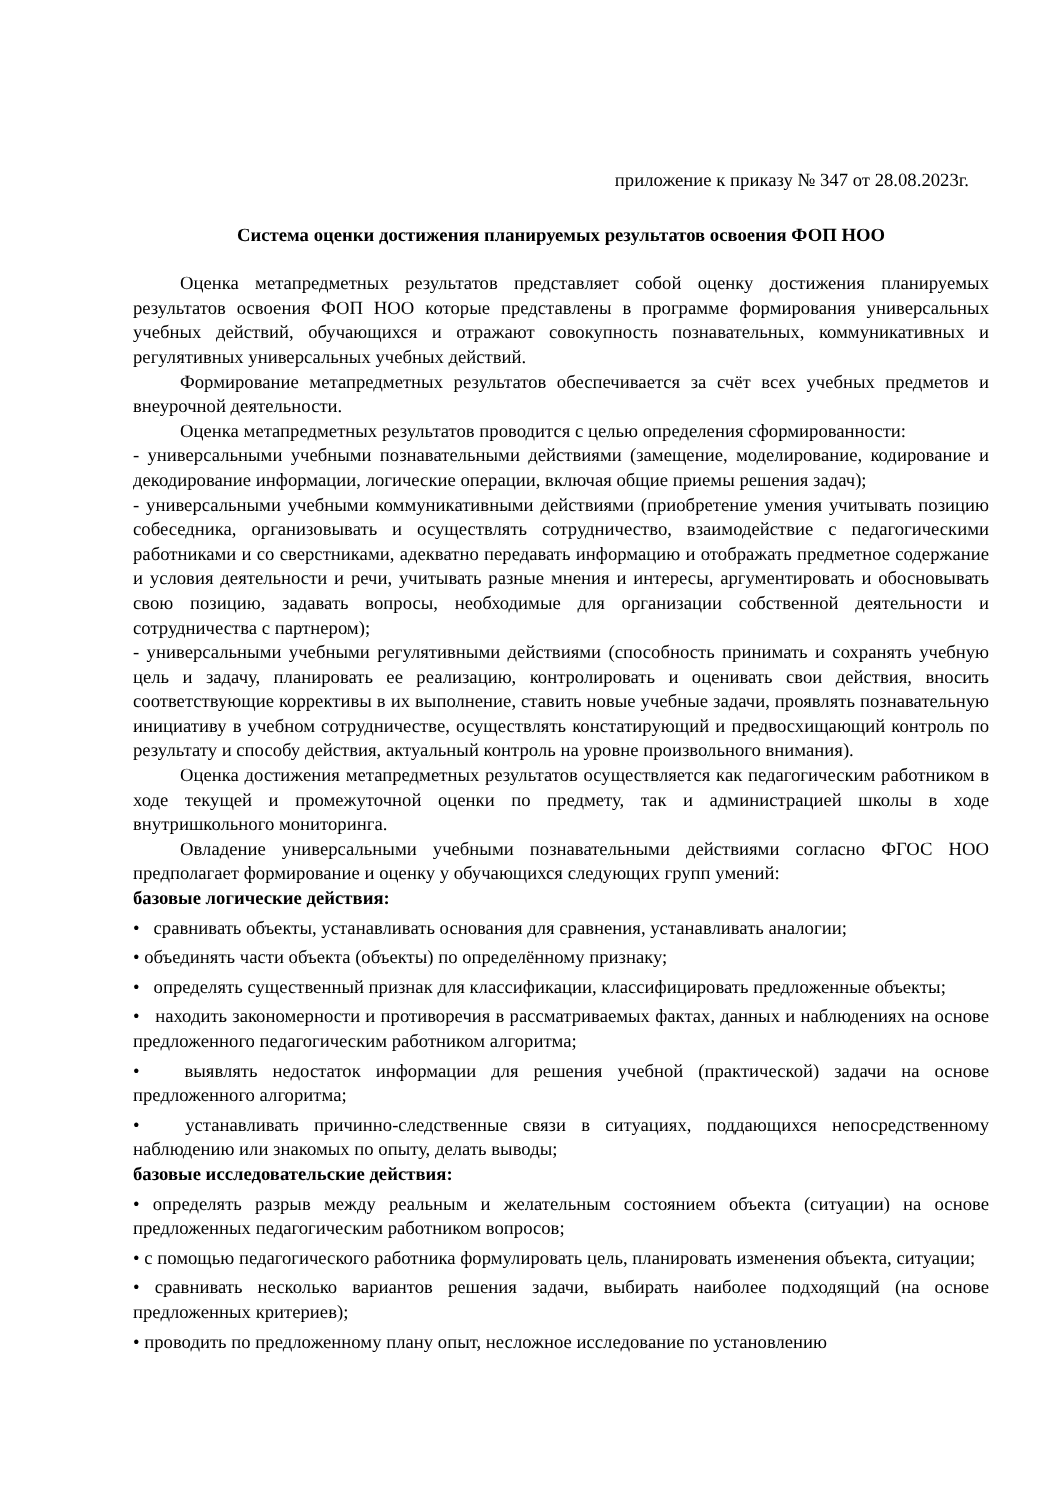приложение к приказу № 347 от 28.08.2023г.
Система оценки достижения планируемых результатов освоения ФОП НОО
Оценка метапредметных результатов представляет собой оценку достижения планируемых результатов освоения ФОП НОО которые представлены в программе формирования универсальных учебных действий, обучающихся и отражают совокупность познавательных, коммуникативных и регулятивных универсальных учебных действий.
Формирование метапредметных результатов обеспечивается за счёт всех учебных предметов и внеурочной деятельности.
Оценка метапредметных результатов проводится с целью определения сформированности:
- универсальными учебными познавательными действиями (замещение, моделирование, кодирование и декодирование информации, логические операции, включая общие приемы решения задач);
- универсальными учебными коммуникативными действиями (приобретение умения учитывать позицию собеседника, организовывать и осуществлять сотрудничество, взаимодействие с педагогическими работниками и со сверстниками, адекватно передавать информацию и отображать предметное содержание и условия деятельности и речи, учитывать разные мнения и интересы, аргументировать и обосновывать свою позицию, задавать вопросы, необходимые для организации собственной деятельности и сотрудничества с партнером);
- универсальными учебными регулятивными действиями (способность принимать и сохранять учебную цель и задачу, планировать ее реализацию, контролировать и оценивать свои действия, вносить соответствующие коррективы в их выполнение, ставить новые учебные задачи, проявлять познавательную инициативу в учебном сотрудничестве, осуществлять констатирующий и предвосхищающий контроль по результату и способу действия, актуальный контроль на уровне произвольного внимания).
Оценка достижения метапредметных результатов осуществляется как педагогическим работником в ходе текущей и промежуточной оценки по предмету, так и администрацией школы в ходе внутришкольного мониторинга.
Овладение универсальными учебными познавательными действиями согласно ФГОС НОО предполагает формирование и оценку у обучающихся следующих групп умений:
базовые логические действия:
• сравнивать объекты, устанавливать основания для сравнения, устанавливать аналогии;
• объединять части объекта (объекты) по определённому признаку;
• определять существенный признак для классификации, классифицировать предложенные объекты;
• находить закономерности и противоречия в рассматриваемых фактах, данных и наблюдениях на основе предложенного педагогическим работником алгоритма;
• выявлять недостаток информации для решения учебной (практической) задачи на основе предложенного алгоритма;
• устанавливать причинно-следственные связи в ситуациях, поддающихся непосредственному наблюдению или знакомых по опыту, делать выводы;
базовые исследовательские действия:
• определять разрыв между реальным и желательным состоянием объекта (ситуации) на основе предложенных педагогическим работником вопросов;
• с помощью педагогического работника формулировать цель, планировать изменения объекта, ситуации;
• сравнивать несколько вариантов решения задачи, выбирать наиболее подходящий (на основе предложенных критериев);
• проводить по предложенному плану опыт, несложное исследование по установлению